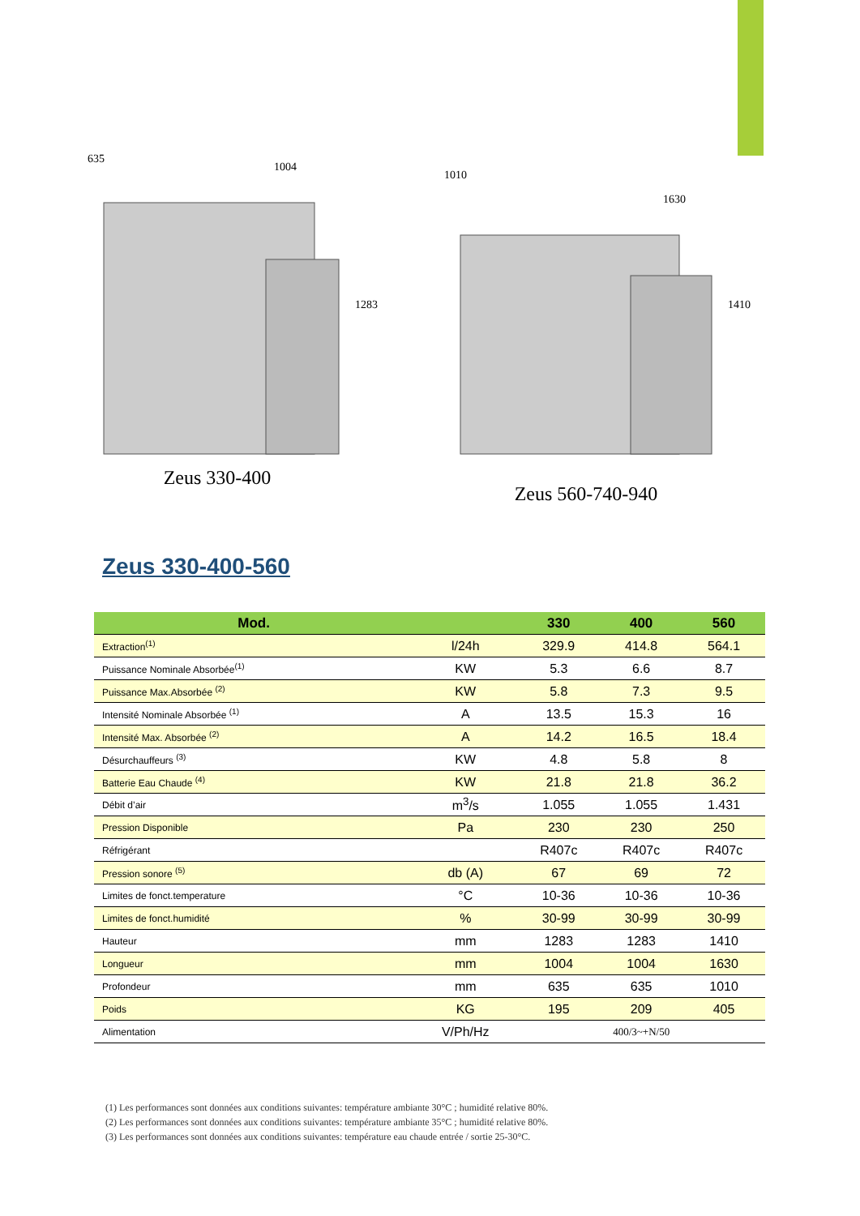635
1004
1283
Zeus 330-400
1010
1630
1410
Zeus 560-740-940
Zeus 330-400-560
| Mod. | | 330 | 400 | 560 |
| --- | --- | --- | --- | --- |
| Extraction<sup>(1)</sup> | l/24h | 329.9 | 414.8 | 564.1 |
| Puissance Nominale Absorbée<sup>(1)</sup> | KW | 5.3 | 6.6 | 8.7 |
| Puissance Max.Absorbée <sup>(2)</sup> | KW | 5.8 | 7.3 | 9.5 |
| Intensité Nominale Absorbée <sup>(1)</sup> | A | 13.5 | 15.3 | 16 |
| Intensité Max. Absorbée <sup>(2)</sup> | A | 14.2 | 16.5 | 18.4 |
| Désurchauffeurs <sup>(3)</sup> | KW | 4.8 | 5.8 | 8 |
| Batterie Eau Chaude <sup>(4)</sup> | KW | 21.8 | 21.8 | 36.2 |
| Débit d’air | m<sup>3</sup>/s | 1.055 | 1.055 | 1.431 |
| Pression Disponible | Pa | 230 | 230 | 250 |
| Réfrigérant | | R407c | R407c | R407c |
| Pression sonore <sup>(5)</sup> | db (A) | 67 | 69 | 72 |
| Limites de fonct.temperature | °C | 10-36 | 10-36 | 10-36 |
| Limites de fonct.humidité | % | 30-99 | 30-99 | 30-99 |
| Hauteur | mm | 1283 | 1283 | 1410 |
| Longueur | mm | 1004 | 1004 | 1630 |
| Profondeur | mm | 635 | 635 | 1010 |
| Poids | KG | 195 | 209 | 405 |
| Alimentation | V/Ph/Hz | 400/3~+N/50 | | |
(1) Les performances sont données aux conditions suivantes: température ambiante 30°C ; humidité relative 80%.
(2) Les performances sont données aux conditions suivantes: température ambiante 35°C ; humidité relative 80%.
(3) Les performances sont données aux conditions suivantes: température eau chaude entrée / sortie 25-30°C.